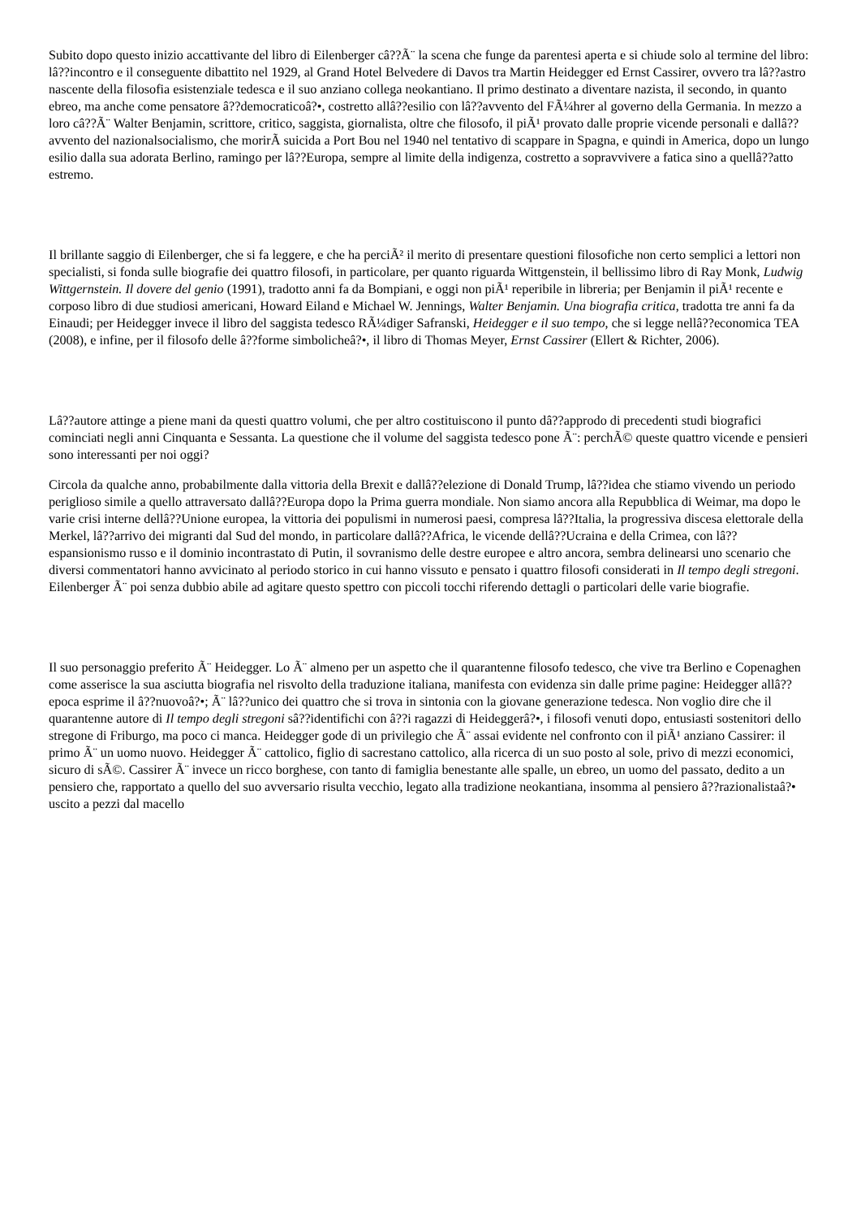Subito dopo questo inizio accattivante del libro di Eilenberger câ??Ã¨ la scena che funge da parentesi aperta e si chiude solo al termine del libro: lâ??incontro e il conseguente dibattito nel 1929, al Grand Hotel Belvedere di Davos tra Martin Heidegger ed Ernst Cassirer, ovvero tra lâ??astro nascente della filosofia esistenziale tedesca e il suo anziano collega neokantiano. Il primo destinato a diventare nazista, il secondo, in quanto ebreo, ma anche come pensatore â??democraticoâ?•, costretto allâ??esilio con lâ??avvento del FÃ¼hrer al governo della Germania. In mezzo a loro câ??Ã¨ Walter Benjamin, scrittore, critico, saggista, giornalista, oltre che filosofo, il piÃ¹ provato dalle proprie vicende personali e dallâ??avvento del nazionalsocialismo, che morirÃ suicida a Port Bou nel 1940 nel tentativo di scappare in Spagna, e quindi in America, dopo un lungo esilio dalla sua adorata Berlino, ramingo per lâ??Europa, sempre al limite della indigenza, costretto a sopravvivere a fatica sino a quellâ??atto estremo.
Il brillante saggio di Eilenberger, che si fa leggere, e che ha perciÃ² il merito di presentare questioni filosofiche non certo semplici a lettori non specialisti, si fonda sulle biografie dei quattro filosofi, in particolare, per quanto riguarda Wittgenstein, il bellissimo libro di Ray Monk, Ludwig Wittgernstein. Il dovere del genio (1991), tradotto anni fa da Bompiani, e oggi non piÃ¹ reperibile in libreria; per Benjamin il piÃ¹ recente e corposo libro di due studiosi americani, Howard Eiland e Michael W. Jennings, Walter Benjamin. Una biografia critica, tradotta tre anni fa da Einaudi; per Heidegger invece il libro del saggista tedesco RÃ¼diger Safranski, Heidegger e il suo tempo, che si legge nellâ??economica TEA (2008), e infine, per il filosofo delle â??forme simbolicheâ?•, il libro di Thomas Meyer, Ernst Cassirer (Ellert & Richter, 2006).
Lâ??autore attinge a piene mani da questi quattro volumi, che per altro costituiscono il punto dâ??approdo di precedenti studi biografici cominciati negli anni Cinquanta e Sessanta. La questione che il volume del saggista tedesco pone Ã¨: perchÃ© queste quattro vicende e pensieri sono interessanti per noi oggi?
Circola da qualche anno, probabilmente dalla vittoria della Brexit e dallâ??elezione di Donald Trump, lâ??idea che stiamo vivendo un periodo periglioso simile a quello attraversato dallâ??Europa dopo la Prima guerra mondiale. Non siamo ancora alla Repubblica di Weimar, ma dopo le varie crisi interne dellâ??Unione europea, la vittoria dei populismi in numerosi paesi, compresa lâ??Italia, la progressiva discesa elettorale della Merkel, lâ??arrivo dei migranti dal Sud del mondo, in particolare dallâ??Africa, le vicende dellâ??Ucraina e della Crimea, con lâ??espansionismo russo e il dominio incontrastato di Putin, il sovranismo delle destre europee e altro ancora, sembra delinearsi uno scenario che diversi commentatori hanno avvicinato al periodo storico in cui hanno vissuto e pensato i quattro filosofi considerati in Il tempo degli stregoni. Eilenberger Ã¨ poi senza dubbio abile ad agitare questo spettro con piccoli tocchi riferendo dettagli o particolari delle varie biografie.
Il suo personaggio preferito Ã¨ Heidegger. Lo Ã¨ almeno per un aspetto che il quarantenne filosofo tedesco, che vive tra Berlino e Copenaghen come asserisce la sua asciutta biografia nel risvolto della traduzione italiana, manifesta con evidenza sin dalle prime pagine: Heidegger allâ??epoca esprime il â??nuovoâ?•; Ã¨ lâ??unico dei quattro che si trova in sintonia con la giovane generazione tedesca. Non voglio dire che il quarantenne autore di Il tempo degli stregoni sâ??identifichi con â??i ragazzi di Heideggerâ?•, i filosofi venuti dopo, entusiasti sostenitori dello stregone di Friburgo, ma poco ci manca. Heidegger gode di un privilegio che Ã¨ assai evidente nel confronto con il piÃ¹ anziano Cassirer: il primo Ã¨ un uomo nuovo. Heidegger Ã¨ cattolico, figlio di sacrestano cattolico, alla ricerca di un suo posto al sole, privo di mezzi economici, sicuro di sÃ©. Cassirer Ã¨ invece un ricco borghese, con tanto di famiglia benestante alle spalle, un ebreo, un uomo del passato, dedito a un pensiero che, rapportato a quello del suo avversario risulta vecchio, legato alla tradizione neokantiana, insomma al pensiero â??razionalistaâ?• uscito a pezzi dal macello